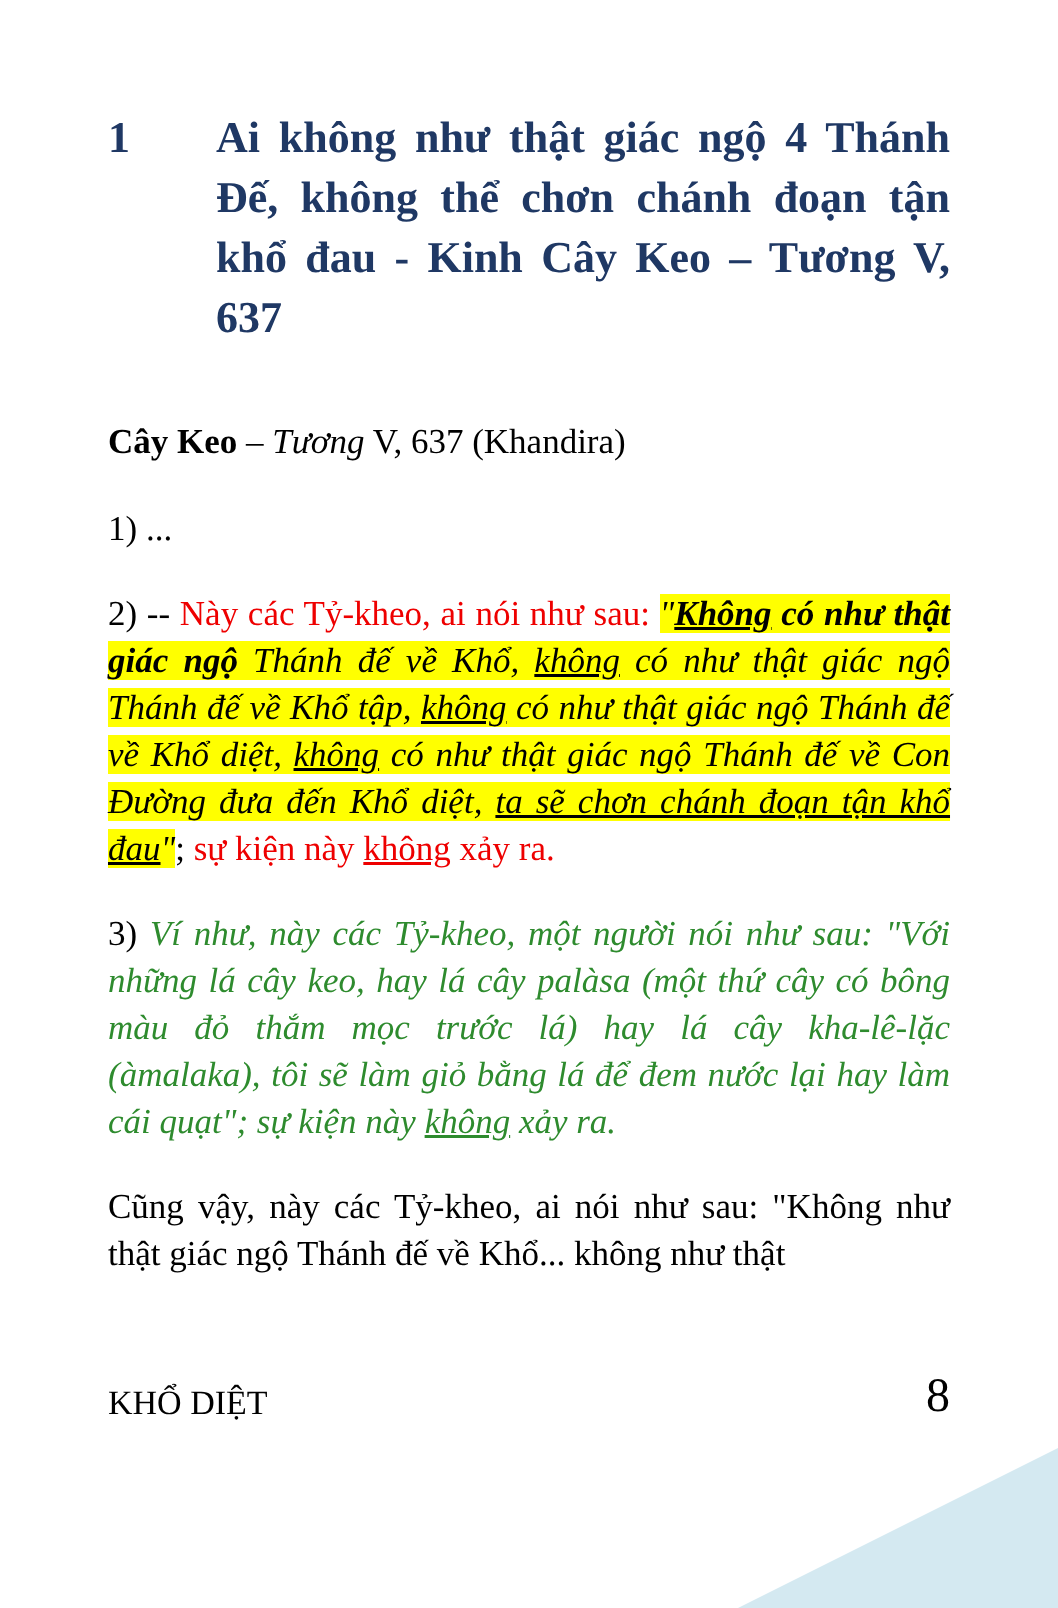1 Ai không như thật giác ngộ 4 Thánh Đế, không thể chơn chánh đoạn tận khổ đau - Kinh Cây Keo – Tương V, 637
Cây Keo – Tương V, 637 (Khandira)
1) ...
2) -- Này các Tỷ-kheo, ai nói như sau: "Không có như thật giác ngộ Thánh đế về Khổ, không có như thật giác ngộ Thánh đế về Khổ tập, không có như thật giác ngộ Thánh đế về Khổ diệt, không có như thật giác ngộ Thánh đế về Con Đường đưa đến Khổ diệt, ta sẽ chơn chánh đoạn tận khổ đau"; sự kiện này không xảy ra.
3) Ví như, này các Tỷ-kheo, một người nói như sau: "Với những lá cây keo, hay lá cây palàsa (một thứ cây có bông màu đỏ thắm mọc trước lá) hay lá cây kha-lê-lặc (àmalaka), tôi sẽ làm giỏ bằng lá để đem nước lại hay làm cái quạt"; sự kiện này không xảy ra.
Cũng vậy, này các Tỷ-kheo, ai nói như sau: "Không như thật giác ngộ Thánh đế về Khổ... không như thật
KHỔ DIỆT 8